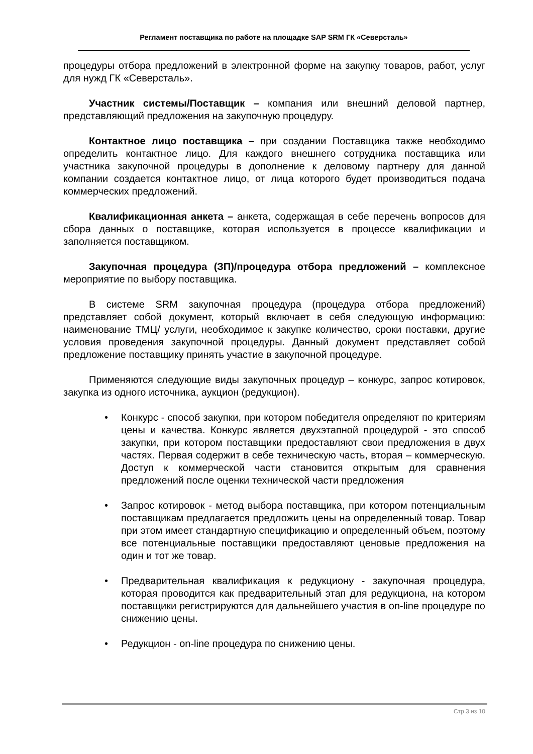Регламент поставщика по работе на площадке SAP SRM ГК «Северсталь»
процедуры отбора предложений в электронной форме на закупку товаров, работ, услуг для нужд ГК «Северсталь».
Участник системы/Поставщик – компания или внешний деловой партнер, представляющий предложения на закупочную процедуру.
Контактное лицо поставщика – при создании Поставщика также необходимо определить контактное лицо. Для каждого внешнего сотрудника поставщика или участника закупочной процедуры в дополнение к деловому партнеру для данной компании создается контактное лицо, от лица которого будет производиться подача коммерческих предложений.
Квалификационная анкета – анкета, содержащая в себе перечень вопросов для сбора данных о поставщике, которая используется в процессе квалификации и заполняется поставщиком.
Закупочная процедура (ЗП)/процедура отбора предложений – комплексное мероприятие по выбору поставщика.
В системе SRM закупочная процедура (процедура отбора предложений) представляет собой документ, который включает в себя следующую информацию: наименование ТМЦ/ услуги, необходимое к закупке количество, сроки поставки, другие условия проведения закупочной процедуры. Данный документ представляет собой предложение поставщику принять участие в закупочной процедуре.
Применяются следующие виды закупочных процедур – конкурс, запрос котировок, закупка из одного источника, аукцион (редукцион).
• Конкурс - способ закупки, при котором победителя определяют по критериям цены и качества. Конкурс является двухэтапной процедурой - это способ закупки, при котором поставщики предоставляют свои предложения в двух частях. Первая содержит в себе техническую часть, вторая – коммерческую. Доступ к коммерческой части становится открытым для сравнения предложений после оценки технической части предложения
• Запрос котировок - метод выбора поставщика, при котором потенциальным поставщикам предлагается предложить цены на определенный товар. Товар при этом имеет стандартную спецификацию и определенный объем, поэтому все потенциальные поставщики предоставляют ценовые предложения на один и тот же товар.
• Предварительная квалификация к редукциону - закупочная процедура, которая проводится как предварительный этап для редукциона, на котором поставщики регистрируются для дальнейшего участия в on-line процедуре по снижению цены.
• Редукцион - on-line процедура по снижению цены.
Стр 3 из 10